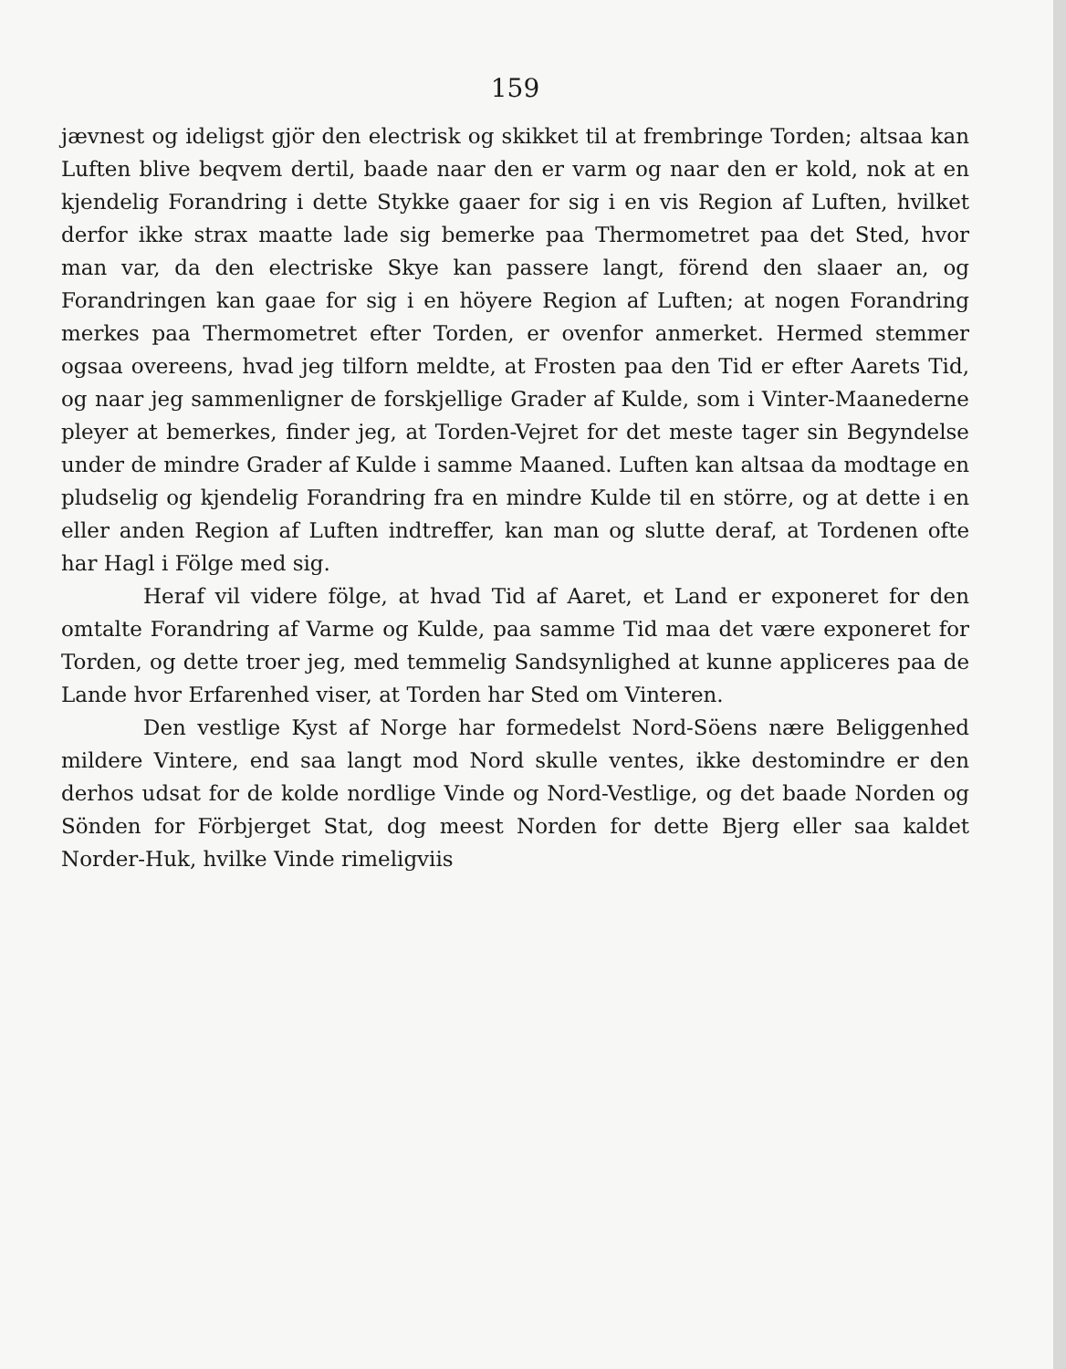159
jævnest og ideligst gjör den electrisk og skikket til at frembringe Torden; altsaa kan Luften blive beqvem dertil, baade naar den er varm og naar den er kold, nok at en kjendelig Forandring i dette Stykke gaaer for sig i en vis Region af Luften, hvilket derfor ikke strax maatte lade sig bemerke paa Thermometret paa det Sted, hvor man var, da den electriske Skye kan passere langt, förend den slaaer an, og Forandringen kan gaae for sig i en höyere Region af Luften; at nogen Forandring merkes paa Thermometret efter Torden, er ovenfor anmerket. Hermed stemmer ogsaa overeens, hvad jeg tilforn meldte, at Frosten paa den Tid er efter Aarets Tid, og naar jeg sammenligner de forskjellige Grader af Kulde, som i Vinter-Maanederne pleyer at bemerkes, finder jeg, at Torden-Vejret for det meste tager sin Begyndelse under de mindre Grader af Kulde i samme Maaned. Luften kan altsaa da modtage en pludselig og kjendelig Forandring fra en mindre Kulde til en större, og at dette i en eller anden Region af Luften indtreffer, kan man og slutte deraf, at Tordenen ofte har Hagl i Fölge med sig.
Heraf vil videre fölge, at hvad Tid af Aaret, et Land er exponeret for den omtalte Forandring af Varme og Kulde, paa samme Tid maa det være exponeret for Torden, og dette troer jeg, med temmelig Sandsynlighed at kunne appliceres paa de Lande hvor Erfarenhed viser, at Torden har Sted om Vinteren.
Den vestlige Kyst af Norge har formedelst Nord-Söens nære Beliggenhed mildere Vintere, end saa langt mod Nord skulle ventes, ikke destomindre er den derhos udsat for de kolde nordlige Vinde og Nord-Vestlige, og det baade Norden og Sönden for Förbjerget Stat, dog meest Norden for dette Bjerg eller saa kaldet Norder-Huk, hvilke Vinde rimeligviis